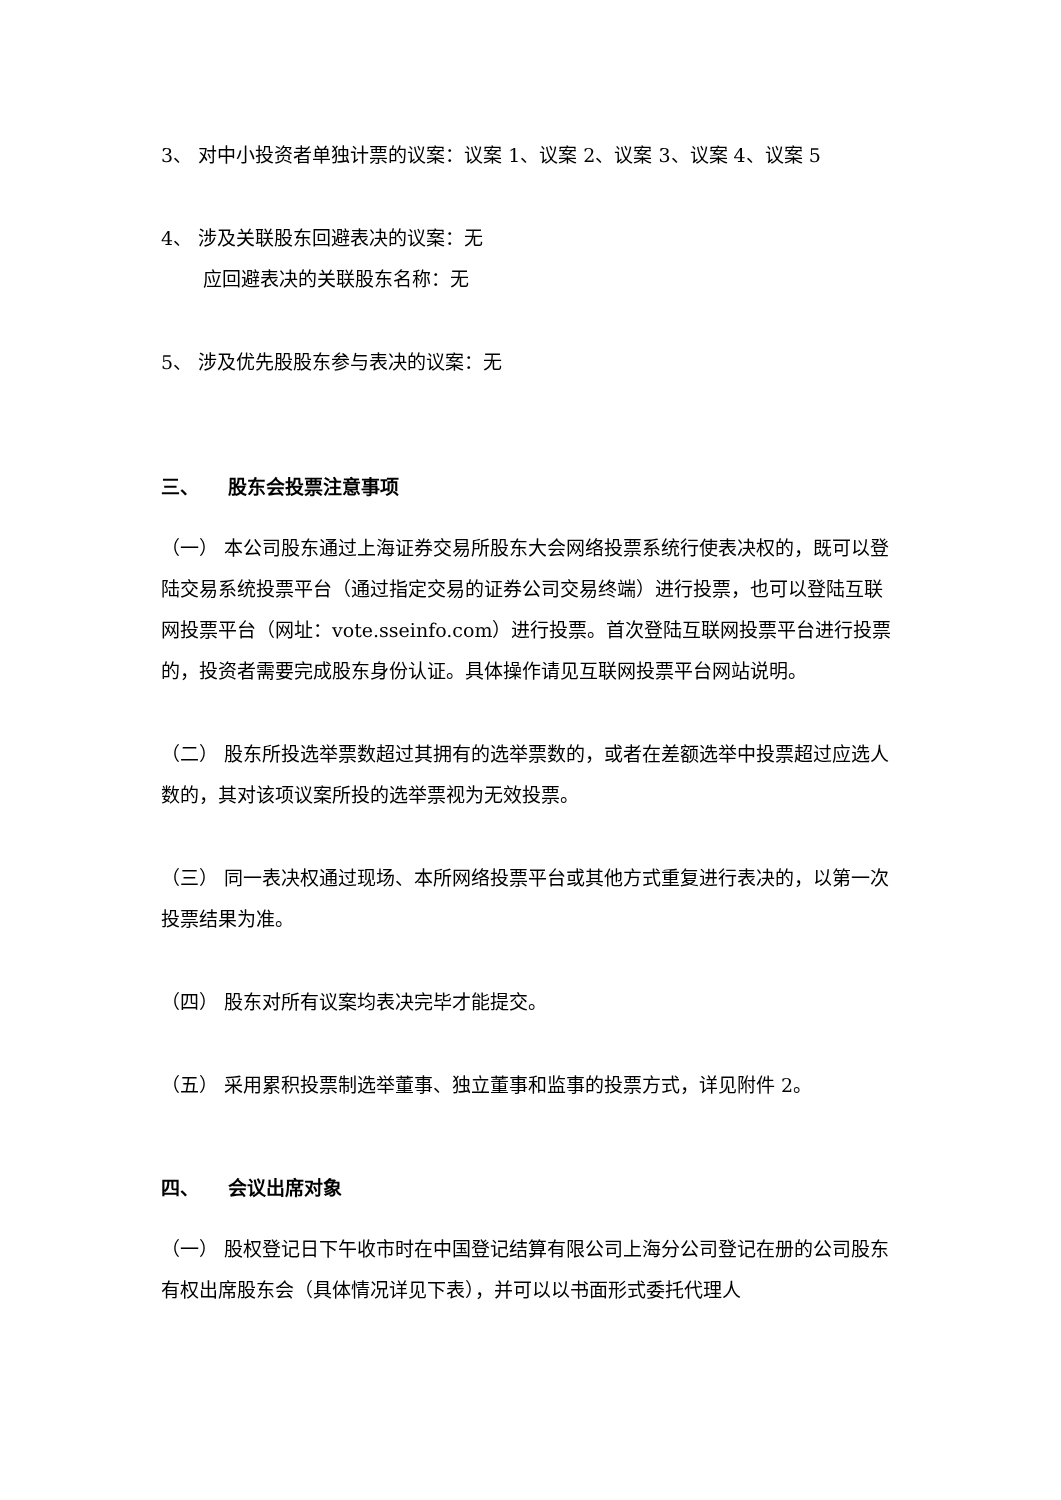3、 对中小投资者单独计票的议案：议案 1、议案 2、议案 3、议案 4、议案 5
4、 涉及关联股东回避表决的议案：无
应回避表决的关联股东名称：无
5、 涉及优先股股东参与表决的议案：无
三、　　股东会投票注意事项
（一） 本公司股东通过上海证券交易所股东大会网络投票系统行使表决权的，既可以登陆交易系统投票平台（通过指定交易的证券公司交易终端）进行投票，也可以登陆互联网投票平台（网址：vote.sseinfo.com）进行投票。首次登陆互联网投票平台进行投票的，投资者需要完成股东身份认证。具体操作请见互联网投票平台网站说明。
（二） 股东所投选举票数超过其拥有的选举票数的，或者在差额选举中投票超过应选人数的，其对该项议案所投的选举票视为无效投票。
（三） 同一表决权通过现场、本所网络投票平台或其他方式重复进行表决的，以第一次投票结果为准。
（四） 股东对所有议案均表决完毕才能提交。
（五） 采用累积投票制选举董事、独立董事和监事的投票方式，详见附件 2。
四、　　会议出席对象
（一） 股权登记日下午收市时在中国登记结算有限公司上海分公司登记在册的公司股东有权出席股东会（具体情况详见下表），并可以以书面形式委托代理人